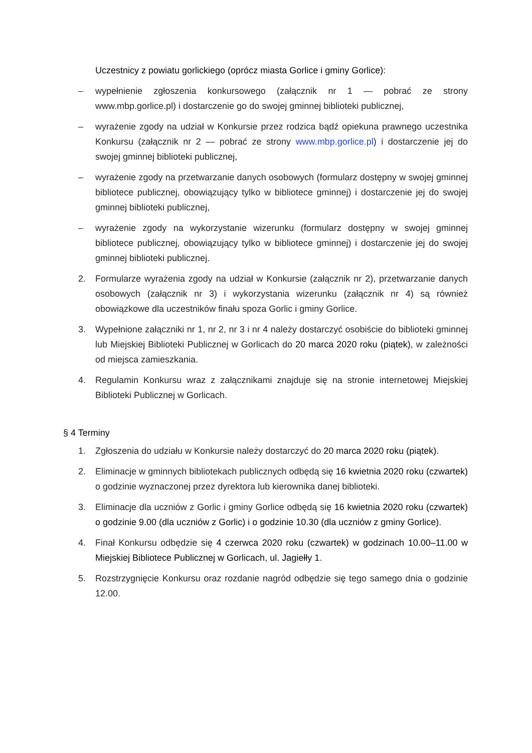Uczestnicy z powiatu gorlickiego (oprócz miasta Gorlice i gminy Gorlice):
– wypełnienie zgłoszenia konkursowego (załącznik nr 1 — pobrać ze strony www.mbp.gorlice.pl) i dostarczenie go do swojej gminnej biblioteki publicznej,
– wyrażenie zgody na udział w Konkursie przez rodzica bądź opiekuna prawnego uczestnika Konkursu (załącznik nr 2 — pobrać ze strony www.mbp.gorlice.pl) i dostarczenie jej do swojej gminnej biblioteki publicznej,
– wyrażenie zgody na przetwarzanie danych osobowych (formularz dostępny w swojej gminnej bibliotece publicznej, obowiązujący tylko w bibliotece gminnej) i dostarczenie jej do swojej gminnej biblioteki publicznej,
– wyrażenie zgody na wykorzystanie wizerunku (formularz dostępny w swojej gminnej bibliotece publicznej, obowiązujący tylko w bibliotece gminnej) i dostarczenie jej do swojej gminnej biblioteki publicznej.
2. Formularze wyrażenia zgody na udział w Konkursie (załącznik nr 2), przetwarzanie danych osobowych (załącznik nr 3) i wykorzystania wizerunku (załącznik nr 4) są również obowiązkowe dla uczestników finału spoza Gorlic i gminy Gorlice.
3. Wypełnione załączniki nr 1, nr 2, nr 3 i nr 4 należy dostarczyć osobiście do biblioteki gminnej lub Miejskiej Biblioteki Publicznej w Gorlicach do 20 marca 2020 roku (piątek), w zależności od miejsca zamieszkania.
4. Regulamin Konkursu wraz z załącznikami znajduje się na stronie internetowej Miejskiej Biblioteki Publicznej w Gorlicach.
§ 4 Terminy
1. Zgłoszenia do udziału w Konkursie należy dostarczyć do 20 marca 2020 roku (piątek).
2. Eliminacje w gminnych bibliotekach publicznych odbędą się 16 kwietnia 2020 roku (czwartek) o godzinie wyznaczonej przez dyrektora lub kierownika danej biblioteki.
3. Eliminacje dla uczniów z Gorlic i gminy Gorlice odbędą się 16 kwietnia 2020 roku (czwartek) o godzinie 9.00 (dla uczniów z Gorlic) i o godzinie 10.30 (dla uczniów z gminy Gorlice).
4. Finał Konkursu odbędzie się 4 czerwca 2020 roku (czwartek) w godzinach 10.00–11.00 w Miejskiej Bibliotece Publicznej w Gorlicach, ul. Jagiełły 1.
5. Rozstrzygnięcie Konkursu oraz rozdanie nagród odbędzie się tego samego dnia o godzinie 12.00.